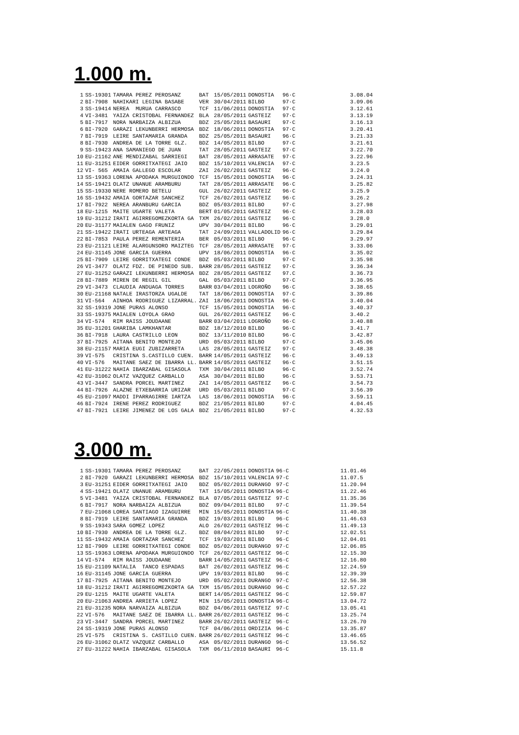1.000 m.
| 1 | SS-19301 | TAMARA PEREZ PEROSANZ | BAT | 15/05/2011 | DONOSTIA | 96·C | | 3.08.04 |
| 2 | BI-7908 | NAHIKARI LEGINA BASABE | VER | 30/04/2011 | BILBO | 97·C | | 3.09.06 |
| 3 | SS-19414 | NEREA MURUA CARRASCO | TCF | 11/06/2011 | DONOSTIA | 97·C | | 3.12.61 |
| 4 | VI-3481 | YAIZA CRISTOBAL FERNANDEZ | BLA | 28/05/2011 | GASTEIZ | 97·C | | 3.13.19 |
| 5 | BI-7917 | NORA NARBAIZA ALBIZUA | BDZ | 25/05/2011 | BASAURI | 97·C | | 3.16.13 |
| 6 | BI-7920 | GARAZI LEKUNBERRI HERMOSA | BDZ | 18/06/2011 | DONOSTIA | 97·C | | 3.20.41 |
| 7 | BI-7919 | LEIRE SANTAMARIA GRANDA | BDZ | 25/05/2011 | BASAURI | 96·C | | 3.21.33 |
| 8 | BI-7930 | ANDREA DE LA TORRE GLZ. | BDZ | 14/05/2011 | BILBO | 97·C | | 3.21.61 |
| 9 | SS-19423 | ANA SAMANIEGO DE JUAN | TAT | 28/05/2011 | GASTEIZ | 97·C | | 3.22.70 |
| 10 | EU-21162 | ANE MENDIZABAL SARRIEGI | BAT | 28/05/2011 | ARRASATE | 97·C | | 3.22.96 |
| 11 | EU-31251 | EIDER GORRITXATEGI JAIO | BDZ | 15/10/2011 | VALENCIA | 97·C | | 3.23.5 |
| 12 | VI- 565 | AMAIA GALLEGO ESCOLAR | ZAI | 26/02/2011 | GASTEIZ | 96·C | | 3.24.0 |
| 13 | SS-19363 | LORENA APODAKA MURGUIONDO | TCF | 15/05/2011 | DONOSTIA | 96·C | | 3.24.31 |
| 14 | SS-19421 | OLATZ UNANUE ARAMBURU | TAT | 28/05/2011 | ARRASATE | 96·C | | 3.25.82 |
| 15 | SS-19330 | NERE ROMERO BETELU | GUL | 26/02/2011 | GASTEIZ | 96·C | | 3.25.9 |
| 16 | SS-19432 | AMAIA GORTAZAR SANCHEZ | TCF | 26/02/2011 | GASTEIZ | 96·C | | 3.26.2 |
| 17 | BI-7922 | NEREA ARANBURU GARCIA | BDZ | 05/03/2011 | BILBO | 97·C | | 3.27.98 |
| 18 | EU-1215 | MAITE UGARTE VALETA | BERT | 01/05/2011 | GASTEIZ | 96·C | | 3.28.03 |
| 19 | EU-31212 | IRATI AGIRREGOMEZKORTA GA | TXM | 26/02/2011 | GASTEIZ | 96·C | | 3.28.0 |
| 20 | EU-31177 | MAIALEN GAGO FRUNIZ | UPV | 30/04/2011 | BILBO | 96·C | | 3.29.01 |
| 21 | SS-19422 | IRATI URTEAGA ARTEAGA | TAT | 24/09/2011 | VALLADOLID | 96·C | | 3.29.84 |
| 22 | BI-7853 | PAULA PEREZ REMENTERIA | BER | 05/03/2011 | BILBO | 96·C | | 3.29.97 |
| 23 | EU-21121 | LEIRE ALARGUNSORO MAIZTEG | TCF | 28/05/2011 | ARRASATE | 97·C | | 3.33.06 |
| 24 | EU-31145 | JONE GARCIA GUERRA | UPV | 18/06/2011 | DONOSTIA | 96·C | | 3.35.02 |
| 25 | BI-7909 | LEIRE GORRITXATEGI CONDE | BDZ | 05/03/2011 | BILBO | 97·C | | 3.35.98 |
| 26 | VI-3477 | OLATZ FDZ. DE PINEDO SUB. | BARR | 28/05/2011 | GASTEIZ | 97·C | | 3.36.34 |
| 27 | EU-31252 | GARAZI LEKUNBERRI HERMOSA | BDZ | 28/05/2011 | GASTEIZ | 97.C | | 3.36.73 |
| 28 | BI-7889 | MIREN DE REGIL GIL | GAL | 05/03/2011 | BILBO | 97·C | | 3.36.95 |
| 29 | VI-3473 | CLAUDIA ANDUAGA TORRES | BARR | 03/04/2011 | LOGROÑO | 96·C | | 3.38.65 |
| 30 | EU-21168 | NATALE IRASTORZA UGALDE | TAT | 18/06/2011 | DONOSTIA | 97·C | | 3.39.86 |
| 31 | VI-564 | AINHOA RODRIGUEZ LIZARRAL. | ZAI | 18/06/2011 | DONOSTIA | 96·C | | 3.40.04 |
| 32 | SS-19319 | JONE PURAS ALONSO | TCF | 15/05/2011 | DONOSTIA | 96·C | | 3.40.37 |
| 33 | SS-19375 | MAIALEN LOYOLA GRAO | GUL | 26/02/2011 | GASTEIZ | 96·C | | 3.40.2 |
| 34 | VI-574 | RIM RAISS JOUDAANE | BARR | 03/04/2011 | LOGROÑO | 96·C | | 3.40.88 |
| 35 | EU-31201 | GHARIBA LAMKHANTAR | BDZ | 18/12/2010 | BILBO | 96·C | | 3.41.7 |
| 36 | BI-7918 | LAURA CASTRILLO LEON | BDZ | 13/11/2010 | BILBO | 96·C | | 3.42.87 |
| 37 | BI-7925 | AITANA BENITO MONTEJO | URD | 05/03/2011 | BILBO | 97·C | | 3.45.06 |
| 38 | EU-21157 | MARIA EUGI ZUBIZARRETA | LAS | 28/05/2011 | GASTEIZ | 97·C | | 3.48.38 |
| 39 | VI-575 | CRISTINA S.CASTILLO CUEN. | BARR | 14/05/2011 | GASTEIZ | 96·C | | 3.49.13 |
| 40 | VI-576 | MAITANE SAEZ DE IBARRA LL. | BARR | 14/05/2011 | GASTEIZ | 96·C | | 3.51.15 |
| 41 | EU-31222 | NAHIA IBARZABAL GISASOLA | TXM | 30/04/2011 | BILBO | 96·C | | 3.52.74 |
| 42 | EU-31062 | OLATZ VAZQUEZ CARBALLO | ASA | 30/04/2011 | BILBO | 96·C | | 3.53.71 |
| 43 | VI-3447 | SANDRA PORCEL MARTINEZ | ZAI | 14/05/2011 | GASTEIZ | 96·C | | 3.54.73 |
| 44 | BI-7926 | ALAZNE ETXEBARRIA URIZAR | URD | 05/03/2011 | BILBO | 97·C | | 3.56.39 |
| 45 | EU-21097 | MADDI IPARRAGIRRE IARTZA | LAS | 18/06/2011 | DONOSTIA | 96·C | | 3.59.11 |
| 46 | BI-7924 | IRENE PEREZ RODRIGUEZ | BDZ | 21/05/2011 | BILBO | 97·C | | 4.04.45 |
| 47 | BI-7921 | LEIRE JIMENEZ DE LOS GALA | BDZ | 21/05/2011 | BILBO | 97·C | | 4.32.53 |
3.000 m.
| 1 | SS-19301 | TAMARA PEREZ PEROSANZ | BAT | 22/05/2011 | DONOSTIA | 96·C | | 11.01.46 |
| 2 | BI-7920 | GARAZI LEKUNBERRI HERMOSA | BDZ | 15/10/2011 | VALENCIA | 97·C | | 11.07.5 |
| 3 | EU-31251 | EIDER GORRITXATEGI JAIO | BDZ | 05/02/2011 | DURANGO | 97·C | | 11.20.94 |
| 4 | SS-19421 | OLATZ UNANUE ARAMBURU | TAT | 15/05/2011 | DONOSTIA | 96·C | | 11.22.46 |
| 5 | VI-3481 | YAIZA CRISTOBAL FERNANDEZ | BLA | 07/05/2011 | GASTEIZ | 97·C | | 11.35.36 |
| 6 | BI-7917 | NORA NARBAIZA ALBIZUA | BDZ | 09/04/2011 | BILBO | 97·C | | 11.39.54 |
| 7 | EU-21068 | LOREA SANTIAGO IZAGUIRRE | MIN | 15/05/2011 | DONOSTIA | 96·C | | 11.40.38 |
| 8 | BI-7919 | LEIRE SANTAMARIA GRANDA | BDZ | 19/03/2011 | BILBO | 96·C | | 11.46.63 |
| 9 | SS-19343 | SARA GOMEZ LOPEZ | ALO | 26/02/2011 | GASTEIZ | 96·C | | 11.49.13 |
| 10 | BI-7930 | ANDREA DE LA TORRE GLZ. | BDZ | 08/04/2011 | BILBO | 97·C | | 12.02.51 |
| 11 | SS-19432 | AMAIA GORTAZAR SANCHEZ | TCF | 19/03/2011 | BILBO | 96·C | | 12.04.01 |
| 12 | BI-7909 | LEIRE GORRITXATEGI CONDE | BDZ | 05/02/2011 | DURANGO | 97·C | | 12.06.85 |
| 13 | SS-19363 | LORENA APODAKA MURGUIONDO | TCF | 26/02/2011 | GASTEIZ | 96·C | | 12.15.30 |
| 14 | VI-574 | RIM RAISS JOUDAANE | BARR | 14/05/2011 | GASTEIZ | 96·C | | 12.16.80 |
| 15 | EU-21109 | NATALIA TANCO ESPADAS | BAT | 26/02/2011 | GASTEIZ | 96·C | | 12.24.59 |
| 16 | EU-31145 | JONE GARCIA GUERRA | UPV | 19/03/2011 | BILBO | 96·C | | 12.39.39 |
| 17 | BI-7925 | AITANA BENITO MONTEJO | URD | 05/02/2011 | DURANGO | 97·C | | 12.56.38 |
| 18 | EU-31212 | IRATI AGIRREGOMEZKORTA GA | TXM | 15/05/2011 | DURANGO | 96·C | | 12.57.22 |
| 29 | EU-1215 | MAITE UGARTE VALETA | BERT | 14/05/2011 | GASTEIZ | 96·C | | 12.59.87 |
| 20 | EU-21063 | ANDREA ARRIETA LOPEZ | MIN | 15/05/2011 | DONOSTIA | 96·C | | 13.04.72 |
| 21 | EU-31235 | NORA NARVAIZA ALBIZUA | BDZ | 04/06/2011 | GASTEIZ | 97·C | | 13.05.41 |
| 22 | VI-576 | MAITANE SAEZ DE IBARRA LL. | BARR | 26/02/2011 | GASTEIZ | 96·C | | 13.25.74 |
| 23 | VI-3447 | SANDRA PORCEL MARTINEZ | BARR | 26/02/2011 | GASTEIZ | 96·C | | 13.26.70 |
| 24 | SS-19319 | JONE PURAS ALONSO | TCF | 04/06/2011 | ORDIZIA | 96·C | | 13.35.87 |
| 25 | VI-575 | CRISTINA S. CASTILLO CUEN. | BARR | 26/02/2011 | GASTEIZ | 96·C | | 13.46.65 |
| 26 | EU-31062 | OLATZ VAZQUEZ CARBALLO | ASA | 05/02/2011 | DURANGO | 96·C | | 13.56.52 |
| 27 | EU-31222 | NAHIA IBARZABAL GISASOLA | TXM | 06/11/2010 | BASAURI | 96·C | | 15.11.8 |